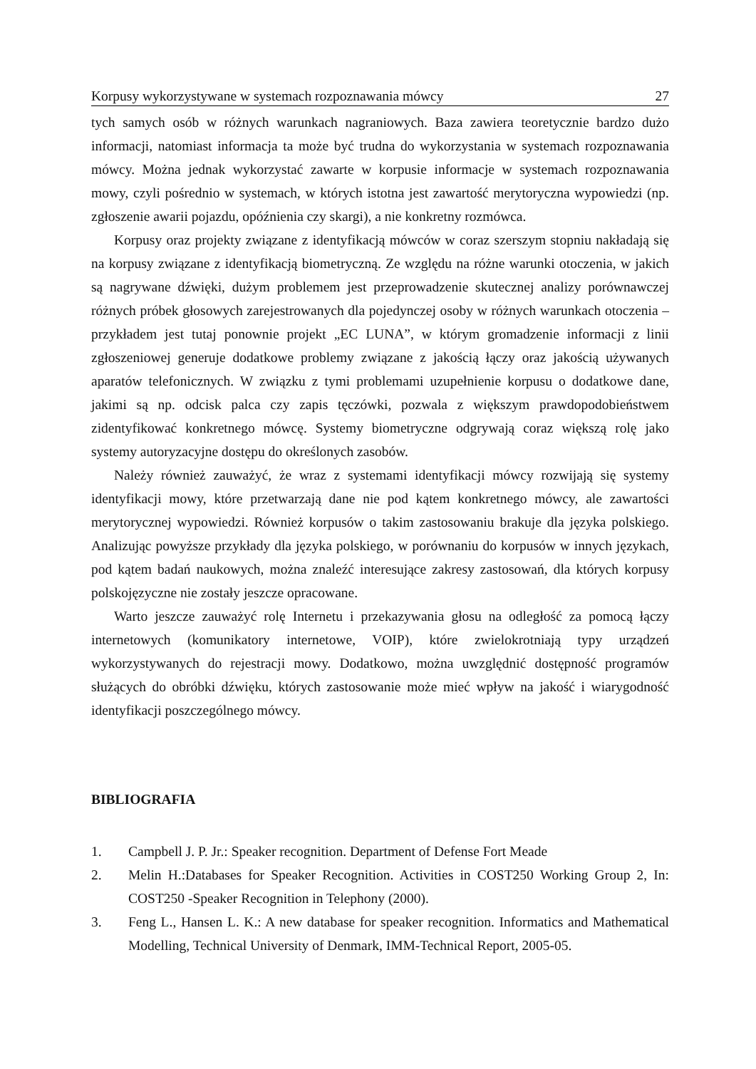Korpusy wykorzystywane w systemach rozpoznawania mówcy 27
tych samych osób w różnych warunkach nagraniowych. Baza zawiera teoretycznie bardzo dużo informacji, natomiast informacja ta może być trudna do wykorzystania w systemach rozpoznawania mówcy. Można jednak wykorzystać zawarte w korpusie informacje w systemach rozpoznawania mowy, czyli pośrednio w systemach, w których istotna jest zawartość merytoryczna wypowiedzi (np. zgłoszenie awarii pojazdu, opóźnienia czy skargi), a nie konkretny rozmówca.
Korpusy oraz projekty związane z identyfikacją mówców w coraz szerszym stopniu nakładają się na korpusy związane z identyfikacją biometryczną. Ze względu na różne warunki otoczenia, w jakich są nagrywane dźwięki, dużym problemem jest przeprowadzenie skutecznej analizy porównawczej różnych próbek głosowych zarejestrowanych dla pojedynczej osoby w różnych warunkach otoczenia – przykładem jest tutaj ponownie projekt „EC LUNA”, w którym gromadzenie informacji z linii zgłoszeniowej generuje dodatkowe problemy związane z jakością łączy oraz jakością używanych aparatów telefonicznych. W związku z tymi problemami uzupełnienie korpusu o dodatkowe dane, jakimi są np. odcisk palca czy zapis tęczówki, pozwala z większym prawdopodobieństwem zidentyfikować konkretnego mówcę. Systemy biometryczne odgrywają coraz większą rolę jako systemy autoryzacyjne dostępu do określonych zasobów.
Należy również zauważyć, że wraz z systemami identyfikacji mówcy rozwijają się systemy identyfikacji mowy, które przetwarzają dane nie pod kątem konkretnego mówcy, ale zawartości merytorycznej wypowiedzi. Również korpusów o takim zastosowaniu brakuje dla języka polskiego. Analizując powyższe przykłady dla języka polskiego, w porównaniu do korpusów w innych językach, pod kątem badań naukowych, można znaleźć interesujące zakresy zastosowań, dla których korpusy polskojęzyczne nie zostały jeszcze opracowane.
Warto jeszcze zauważyć rolę Internetu i przekazywania głosu na odległość za pomocą łączy internetowych (komunikatory internetowe, VOIP), które zwielokrotniają typy urządzeń wykorzystywanych do rejestracji mowy. Dodatkowo, można uwzględnić dostępność programów służących do obróbki dźwięku, których zastosowanie może mieć wpływ na jakość i wiarygodność identyfikacji poszczególnego mówcy.
BIBLIOGRAFIA
1. Campbell J. P. Jr.: Speaker recognition. Department of Defense Fort Meade
2. Melin H.:Databases for Speaker Recognition. Activities in COST250 Working Group 2, In: COST250 -Speaker Recognition in Telephony (2000).
3. Feng L., Hansen L. K.: A new database for speaker recognition. Informatics and Mathematical Modelling, Technical University of Denmark, IMM-Technical Report, 2005-05.